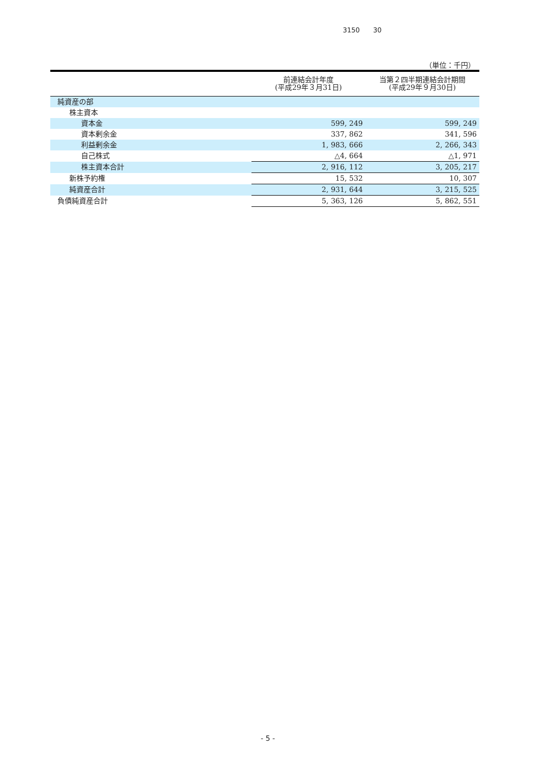3150　　30
（単位：千円）
| | 前連結会計年度 (平成29年３月31日) | 当第２四半期連結会計期間 (平成29年９月30日) |
| --- | --- | --- |
| 純資産の部 | | |
| 株主資本 | | |
| 資本金 | 599, 249 | 599, 249 |
| 資本剰余金 | 337, 862 | 341, 596 |
| 利益剰余金 | 1, 983, 666 | 2, 266, 343 |
| 自己株式 | △4, 664 | △1, 971 |
| 株主資本合計 | 2, 916, 112 | 3, 205, 217 |
| 新株予約権 | 15, 532 | 10, 307 |
| 純資産合計 | 2, 931, 644 | 3, 215, 525 |
| 負債純資産合計 | 5, 363, 126 | 5, 862, 551 |
- 5 -